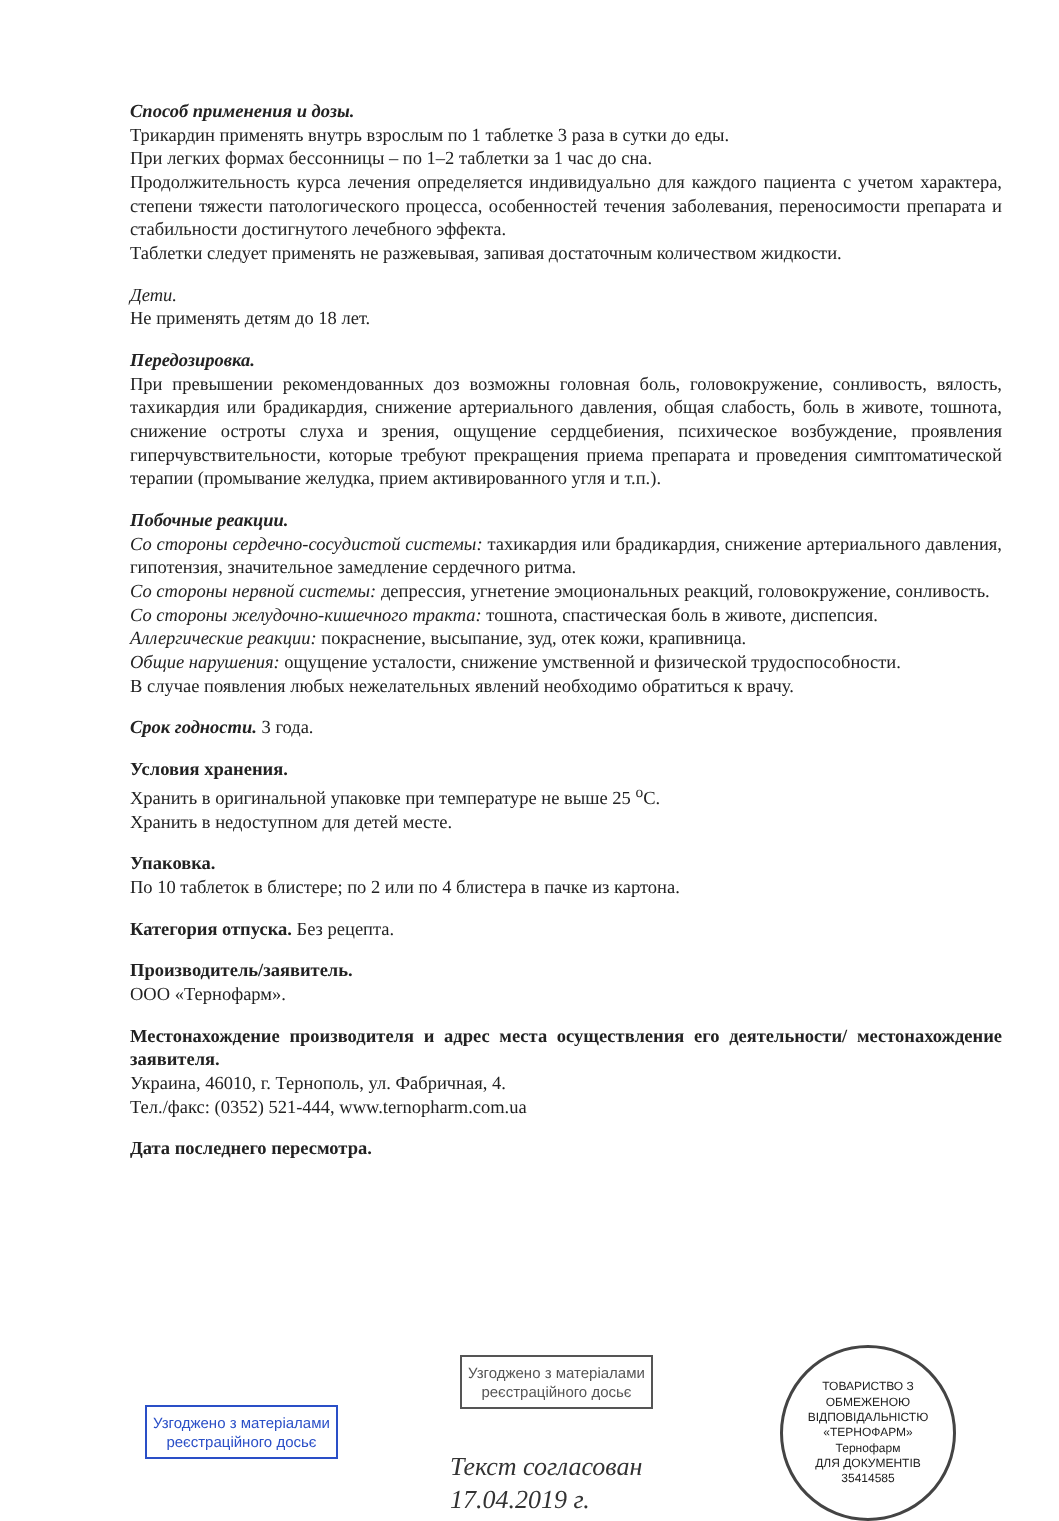Способ применения и дозы.
Трикардин применять внутрь взрослым по 1 таблетке 3 раза в сутки до еды.
При легких формах бессонницы – по 1–2 таблетки за 1 час до сна.
Продолжительность курса лечения определяется индивидуально для каждого пациента с учетом характера, степени тяжести патологического процесса, особенностей течения заболевания, переносимости препарата и стабильности достигнутого лечебного эффекта.
Таблетки следует применять не разжевывая, запивая достаточным количеством жидкости.
Дети.
Не применять детям до 18 лет.
Передозировка.
При превышении рекомендованных доз возможны головная боль, головокружение, сонливость, вялость, тахикардия или брадикардия, снижение артериального давления, общая слабость, боль в животе, тошнота, снижение остроты слуха и зрения, ощущение сердцебиения, психическое возбуждение, проявления гиперчувствительности, которые требуют прекращения приема препарата и проведения симптоматической терапии (промывание желудка, прием активированного угля и т.п.).
Побочные реакции.
Со стороны сердечно-сосудистой системы: тахикардия или брадикардия, снижение артериального давления, гипотензия, значительное замедление сердечного ритма.
Со стороны нервной системы: депрессия, угнетение эмоциональных реакций, головокружение, сонливость.
Со стороны желудочно-кишечного тракта: тошнота, спастическая боль в животе, диспепсия.
Аллергические реакции: покраснение, высыпание, зуд, отек кожи, крапивница.
Общие нарушения: ощущение усталости, снижение умственной и физической трудоспособности.
В случае появления любых нежелательных явлений необходимо обратиться к врачу.
Срок годности. 3 года.
Условия хранения.
Хранить в оригинальной упаковке при температуре не выше 25 <sup>о</sup>С.
Хранить в недоступном для детей месте.
Упаковка.
По 10 таблеток в блистере; по 2 или по 4 блистера в пачке из картона.
Категория отпуска. Без рецепта.
Производитель/заявитель.
ООО «Тернофарм».
Местонахождение производителя и адрес места осуществления его деятельности/ местонахождение заявителя.
Украина, 46010, г. Тернополь, ул. Фабричная, 4.
Тел./факс: (0352) 521-444, www.ternopharm.com.ua
Дата последнего пересмотра.
Узгоджено з матеріалами
реєстраційного досьє
Узгоджено з матеріалами
реєстраційного досьє
Текст согласован
17.04.2019 г.
ТОВАРИСТВО З ОБМЕЖЕНОЮ ВІДПОВІДАЛЬНІСТЮ «ТЕРНОФАРМ»
Тернофарм
ДЛЯ ДОКУМЕНТІВ
35414585